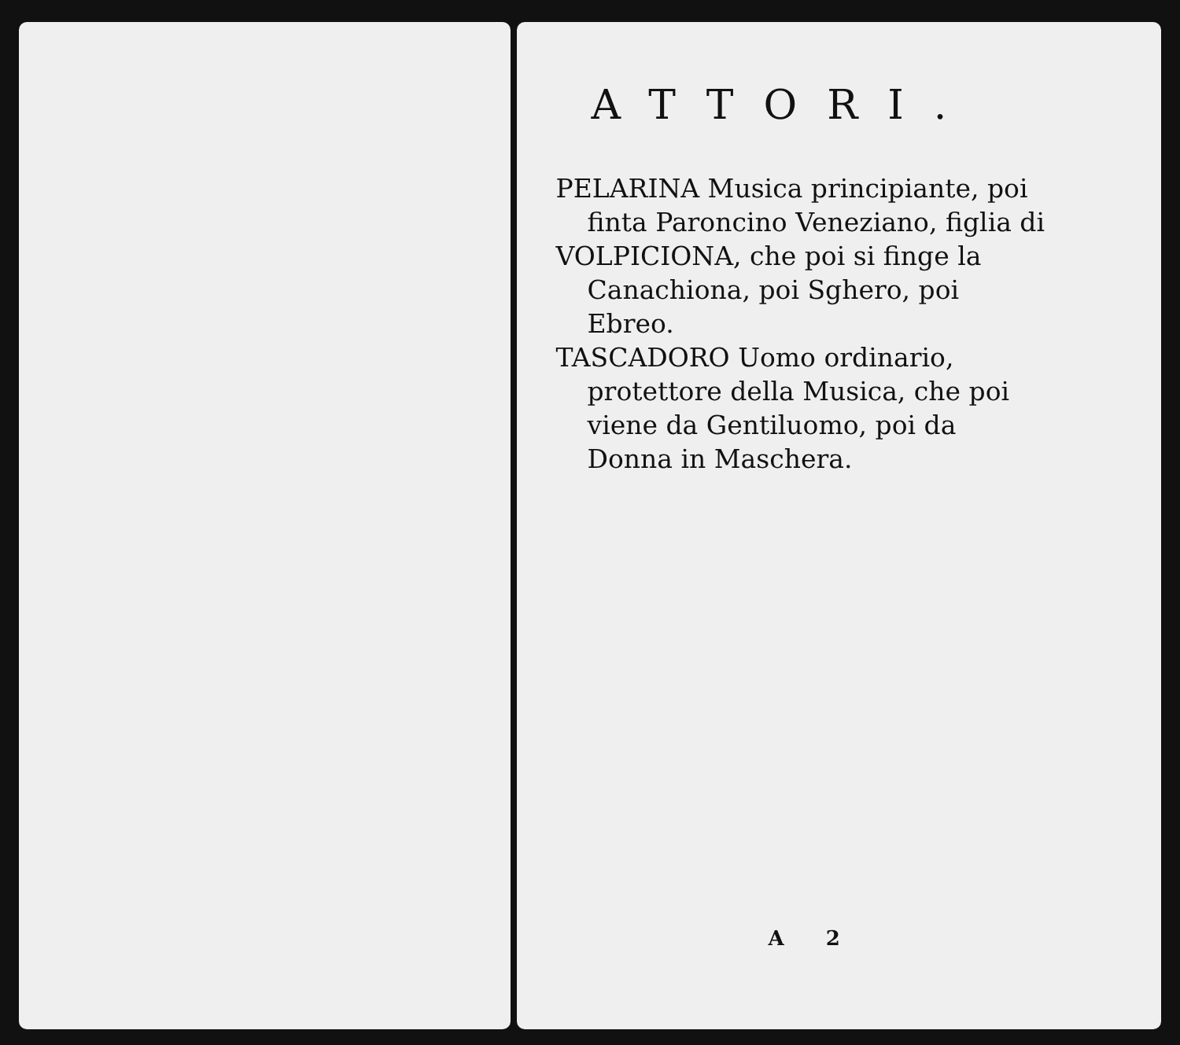ATTORI.
PELARINA Musica principiante, poi finta Paroncino Veneziano, figlia di
VOLPICIONA, che poi si finge la Canachiona, poi Sghero, poi Ebreo.
TASCADORO Uomo ordinario, protettore della Musica, che poi viene da Gentiluomo, poi da Donna in Maschera.
A 2